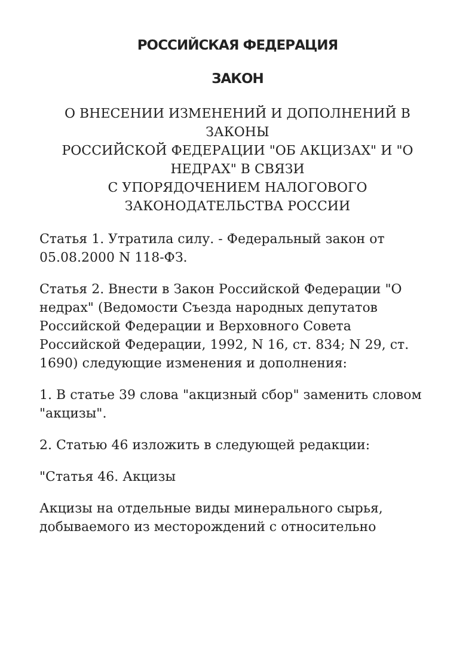РОССИЙСКАЯ ФЕДЕРАЦИЯ
ЗАКОН
О ВНЕСЕНИИ ИЗМЕНЕНИЙ И ДОПОЛНЕНИЙ В ЗАКОНЫ
РОССИЙСКОЙ ФЕДЕРАЦИИ "ОБ АКЦИЗАХ" И "О НЕДРАХ" В СВЯЗИ
С УПОРЯДОЧЕНИЕМ НАЛОГОВОГО ЗАКОНОДАТЕЛЬСТВА РОССИИ
Статья 1. Утратила силу. - Федеральный закон от 05.08.2000 N 118-ФЗ.
Статья 2. Внести в Закон Российской Федерации "О недрах" (Ведомости Съезда народных депутатов Российской Федерации и Верховного Совета Российской Федерации, 1992, N 16, ст. 834; N 29, ст. 1690) следующие изменения и дополнения:
1. В статье 39 слова "акцизный сбор" заменить словом "акцизы".
2. Статью 46 изложить в следующей редакции:
"Статья 46. Акцизы
Акцизы на отдельные виды минерального сырья, добываемого из месторождений с относительно